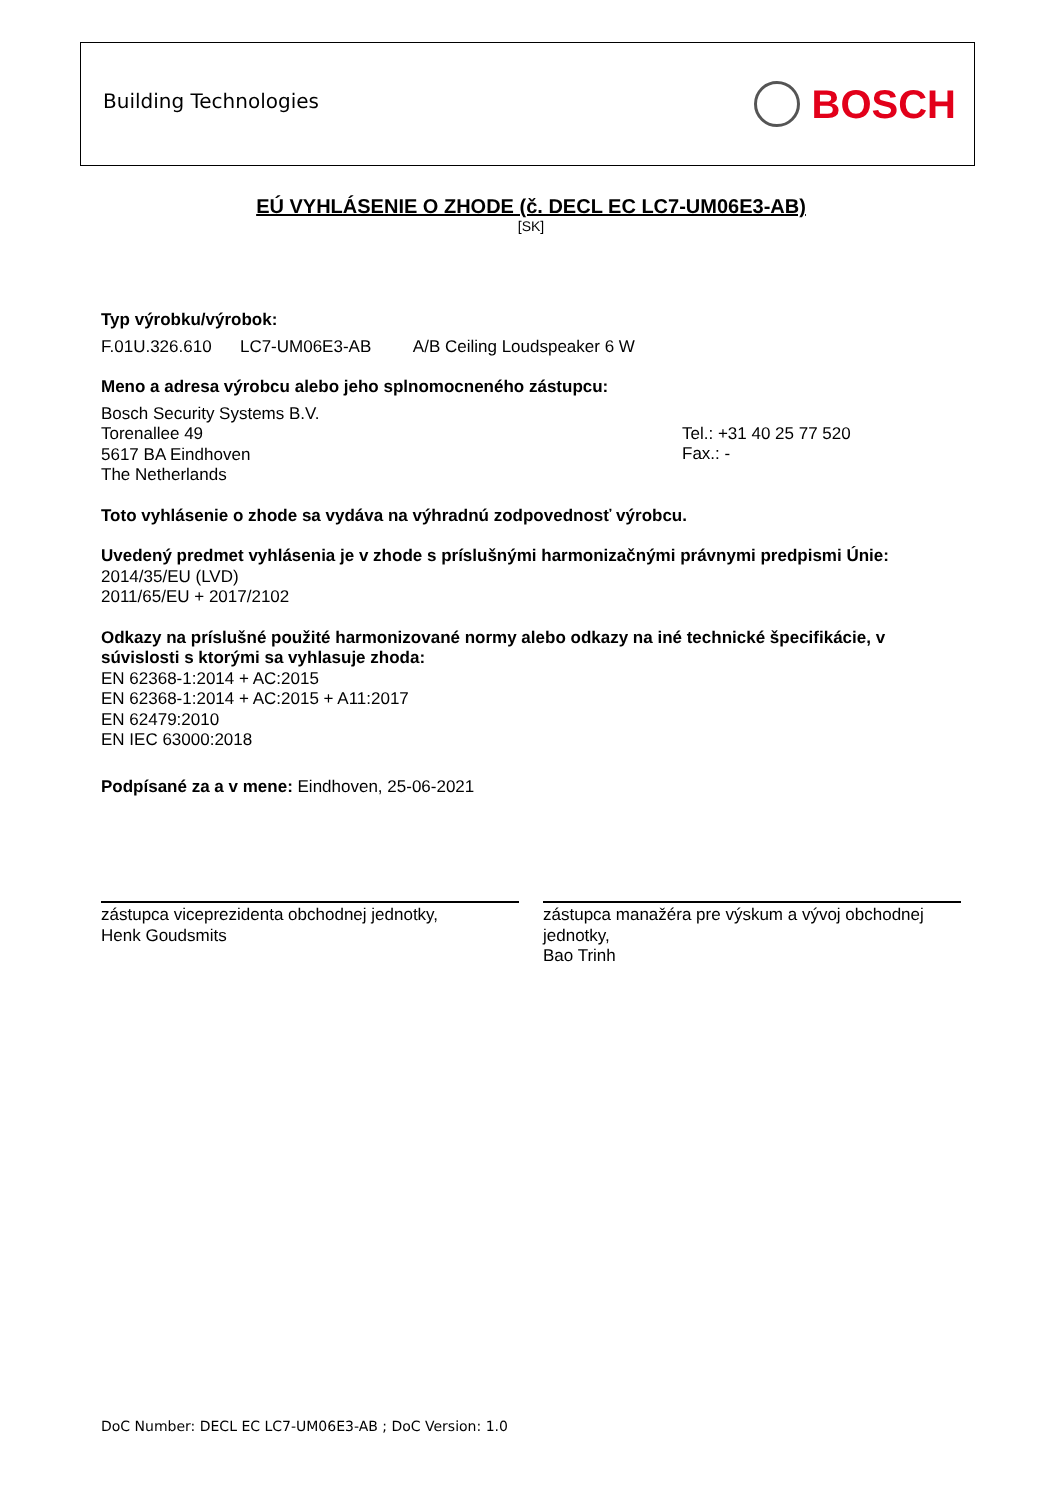Building Technologies BOSCH
EÚ VYHLÁSENIE O ZHODE (č. DECL EC LC7-UM06E3-AB)
[SK]
Typ výrobku/výrobok:
F.01U.326.610 LC7-UM06E3-AB A/B Ceiling Loudspeaker 6 W
Meno a adresa výrobcu alebo jeho splnomocneného zástupcu:
Bosch Security Systems B.V.
Torenallee 49
5617 BA Eindhoven
The Netherlands
Tel.: +31 40 25 77 520
Fax.: -
Toto vyhlásenie o zhode sa vydáva na výhradnú zodpovednosť výrobcu.
Uvedený predmet vyhlásenia je v zhode s príslušnými harmonizačnými právnymi predpismi Únie:
2014/35/EU (LVD)
2011/65/EU + 2017/2102
Odkazy na príslušné použité harmonizované normy alebo odkazy na iné technické špecifikácie, v súvislosti s ktorými sa vyhlasuje zhoda:
EN 62368-1:2014 + AC:2015
EN 62368-1:2014 + AC:2015 + A11:2017
EN 62479:2010
EN IEC 63000:2018
Podpísané za a v mene: Eindhoven, 25-06-2021
zástupca viceprezidenta obchodnej jednotky,
Henk Goudsmits
zástupca manažéra pre výskum a vývoj obchodnej jednotky,
Bao Trinh
DoC Number: DECL EC LC7-UM06E3-AB ; DoC Version: 1.0